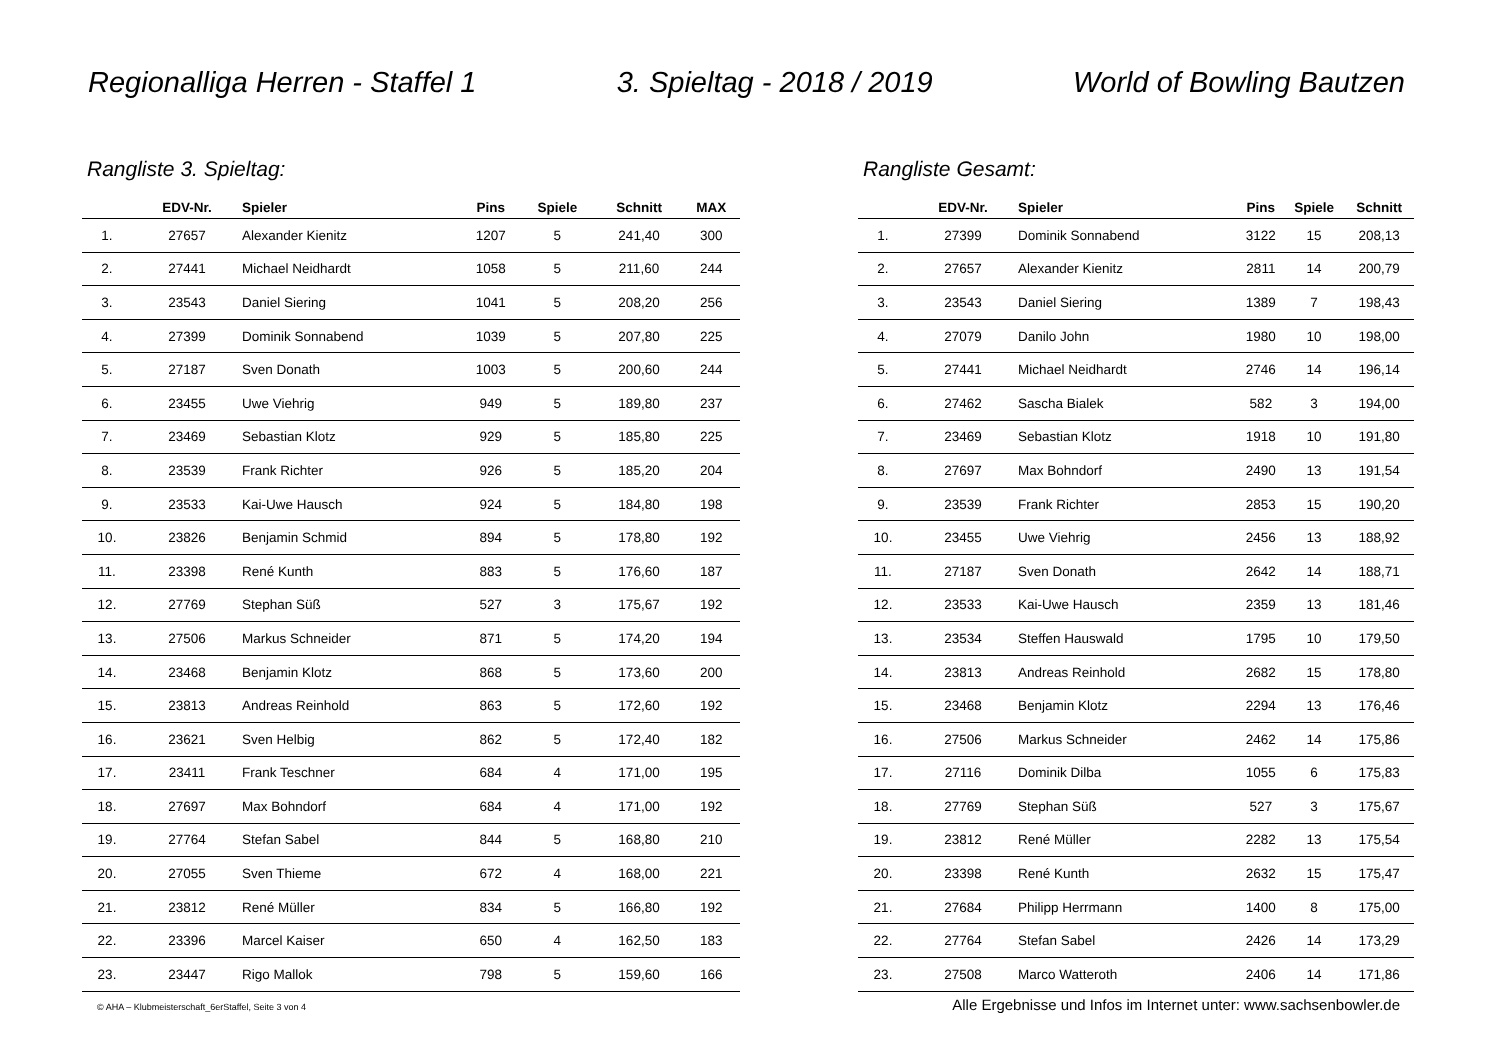Regionalliga Herren - Staffel 1 3. Spieltag - 2018 / 2019 World of Bowling Bautzen
Rangliste 3. Spieltag:
| | EDV-Nr. | Spieler | Pins | Spiele | Schnitt | MAX |
| --- | --- | --- | --- | --- | --- | --- |
| 1. | 27657 | Alexander Kienitz | 1207 | 5 | 241,40 | 300 |
| 2. | 27441 | Michael Neidhardt | 1058 | 5 | 211,60 | 244 |
| 3. | 23543 | Daniel Siering | 1041 | 5 | 208,20 | 256 |
| 4. | 27399 | Dominik Sonnabend | 1039 | 5 | 207,80 | 225 |
| 5. | 27187 | Sven Donath | 1003 | 5 | 200,60 | 244 |
| 6. | 23455 | Uwe Viehrig | 949 | 5 | 189,80 | 237 |
| 7. | 23469 | Sebastian Klotz | 929 | 5 | 185,80 | 225 |
| 8. | 23539 | Frank Richter | 926 | 5 | 185,20 | 204 |
| 9. | 23533 | Kai-Uwe Hausch | 924 | 5 | 184,80 | 198 |
| 10. | 23826 | Benjamin Schmid | 894 | 5 | 178,80 | 192 |
| 11. | 23398 | René Kunth | 883 | 5 | 176,60 | 187 |
| 12. | 27769 | Stephan Süß | 527 | 3 | 175,67 | 192 |
| 13. | 27506 | Markus Schneider | 871 | 5 | 174,20 | 194 |
| 14. | 23468 | Benjamin Klotz | 868 | 5 | 173,60 | 200 |
| 15. | 23813 | Andreas Reinhold | 863 | 5 | 172,60 | 192 |
| 16. | 23621 | Sven Helbig | 862 | 5 | 172,40 | 182 |
| 17. | 23411 | Frank Teschner | 684 | 4 | 171,00 | 195 |
| 18. | 27697 | Max Bohndorf | 684 | 4 | 171,00 | 192 |
| 19. | 27764 | Stefan Sabel | 844 | 5 | 168,80 | 210 |
| 20. | 27055 | Sven Thieme | 672 | 4 | 168,00 | 221 |
| 21. | 23812 | René Müller | 834 | 5 | 166,80 | 192 |
| 22. | 23396 | Marcel Kaiser | 650 | 4 | 162,50 | 183 |
| 23. | 23447 | Rigo Mallok | 798 | 5 | 159,60 | 166 |
© AHA – Klubmeisterschaft_6erStaffel, Seite 3 von 4
Rangliste Gesamt:
| | EDV-Nr. | Spieler | Pins | Spiele | Schnitt |
| --- | --- | --- | --- | --- | --- |
| 1. | 27399 | Dominik Sonnabend | 3122 | 15 | 208,13 |
| 2. | 27657 | Alexander Kienitz | 2811 | 14 | 200,79 |
| 3. | 23543 | Daniel Siering | 1389 | 7 | 198,43 |
| 4. | 27079 | Danilo John | 1980 | 10 | 198,00 |
| 5. | 27441 | Michael Neidhardt | 2746 | 14 | 196,14 |
| 6. | 27462 | Sascha Bialek | 582 | 3 | 194,00 |
| 7. | 23469 | Sebastian Klotz | 1918 | 10 | 191,80 |
| 8. | 27697 | Max Bohndorf | 2490 | 13 | 191,54 |
| 9. | 23539 | Frank Richter | 2853 | 15 | 190,20 |
| 10. | 23455 | Uwe Viehrig | 2456 | 13 | 188,92 |
| 11. | 27187 | Sven Donath | 2642 | 14 | 188,71 |
| 12. | 23533 | Kai-Uwe Hausch | 2359 | 13 | 181,46 |
| 13. | 23534 | Steffen Hauswald | 1795 | 10 | 179,50 |
| 14. | 23813 | Andreas Reinhold | 2682 | 15 | 178,80 |
| 15. | 23468 | Benjamin Klotz | 2294 | 13 | 176,46 |
| 16. | 27506 | Markus Schneider | 2462 | 14 | 175,86 |
| 17. | 27116 | Dominik Dilba | 1055 | 6 | 175,83 |
| 18. | 27769 | Stephan Süß | 527 | 3 | 175,67 |
| 19. | 23812 | René Müller | 2282 | 13 | 175,54 |
| 20. | 23398 | René Kunth | 2632 | 15 | 175,47 |
| 21. | 27684 | Philipp Herrmann | 1400 | 8 | 175,00 |
| 22. | 27764 | Stefan Sabel | 2426 | 14 | 173,29 |
| 23. | 27508 | Marco Watteroth | 2406 | 14 | 171,86 |
Alle Ergebnisse und Infos im Internet unter: www.sachsenbowler.de